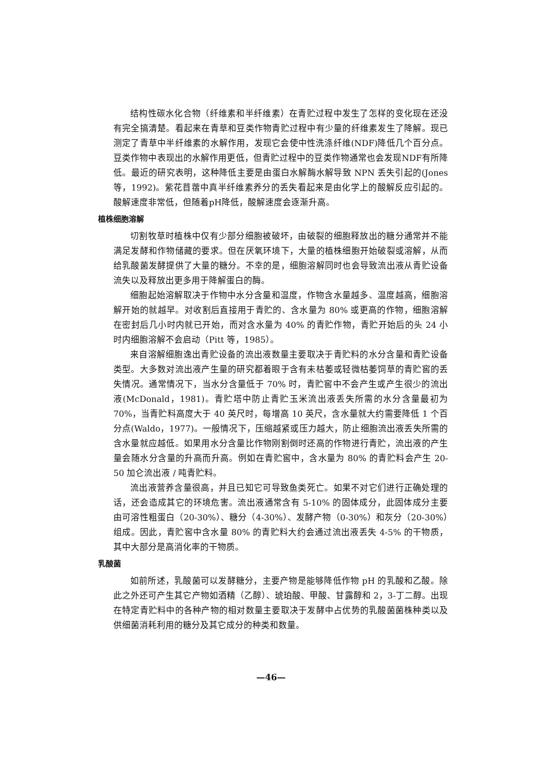结构性碳水化合物（纤维素和半纤维素）在青贮过程中发生了怎样的变化现在还没有完全搞清楚。看起来在青草和豆类作物青贮过程中有少量的纤维素发生了降解。现已测定了青草中半纤维素的水解作用，发现它会使中性洗涤纤维(NDF)降低几个百分点。豆类作物中表现出的水解作用更低，但青贮过程中的豆类作物通常也会发现NDF有所降低。最近的研究表明，这种降低主要是由蛋白水解酶水解导致 NPN 丢失引起的(Jones 等，1992)。紫花苜蓿中真半纤维素养分的丢失看起来是由化学上的酸解反应引起的。酸解速度非常低，但随着pH降低，酸解速度会逐渐升高。
植株细胞溶解
切割牧草时植株中仅有少部分细胞被破坏，由破裂的细胞释放出的糖分通常并不能满足发酵和作物储藏的要求。但在厌氧环境下，大量的植株细胞开始破裂或溶解，从而给乳酸菌发酵提供了大量的糖分。不幸的是，细胞溶解同时也会导致流出液从青贮设备流失以及释放出更多用于降解蛋白的酶。
细胞起始溶解取决于作物中水分含量和温度，作物含水量越多、温度越高，细胞溶解开始的就越早。对收割后直接用于青贮的、含水量为 80% 或更高的作物，细胞溶解在密封后几小时内就已开始，而对含水量为 40% 的青贮作物，青贮开始后的头 24 小时内细胞溶解不会启动（Pitt 等，1985）。
来自溶解细胞逸出青贮设备的流出液数量主要取决于青贮料的水分含量和青贮设备类型。大多数对流出液产生量的研究都着眼于含有未枯萎或轻微枯萎饲草的青贮窖的丢失情况。通常情况下，当水分含量低于 70% 时，青贮窖中不会产生或产生很少的流出液(McDonald，1981)。青贮塔中防止青贮玉米流出液丢失所需的水分含量最初为 70%，当青贮料高度大于 40 英尺时，每增高 10 英尺，含水量就大约需要降低 1 个百分点(Waldo，1977)。一般情况下，压缩越紧或压力越大，防止细胞流出液丢失所需的含水量就应越低。如果用水分含量比作物刚割倒时还高的作物进行青贮，流出液的产生量会随水分含量的升高而升高。例如在青贮窖中，含水量为 80% 的青贮料会产生 20-50 加仑流出液 / 吨青贮料。
流出液营养含量很高，并且已知它可导致鱼类死亡。如果不对它们进行正确处理的话，还会造成其它的环境危害。流出液通常含有 5-10% 的固体成分，此固体成分主要由可溶性粗蛋白（20-30%）、糖分（4-30%）、发酵产物（0-30%）和灰分（20-30%）组成。因此，青贮窖中含水量 80% 的青贮料大约会通过流出液丢失 4-5% 的干物质，其中大部分是高消化率的干物质。
乳酸菌
如前所述，乳酸菌可以发酵糖分，主要产物是能够降低作物 pH 的乳酸和乙酸。除此之外还可产生其它产物如酒精（乙醇）、琥珀酸、甲酸、甘露醇和 2，3-丁二醇。出现在特定青贮料中的各种产物的相对数量主要取决于发酵中占优势的乳酸菌菌株种类以及供细菌消耗利用的糖分及其它成分的种类和数量。
—46—